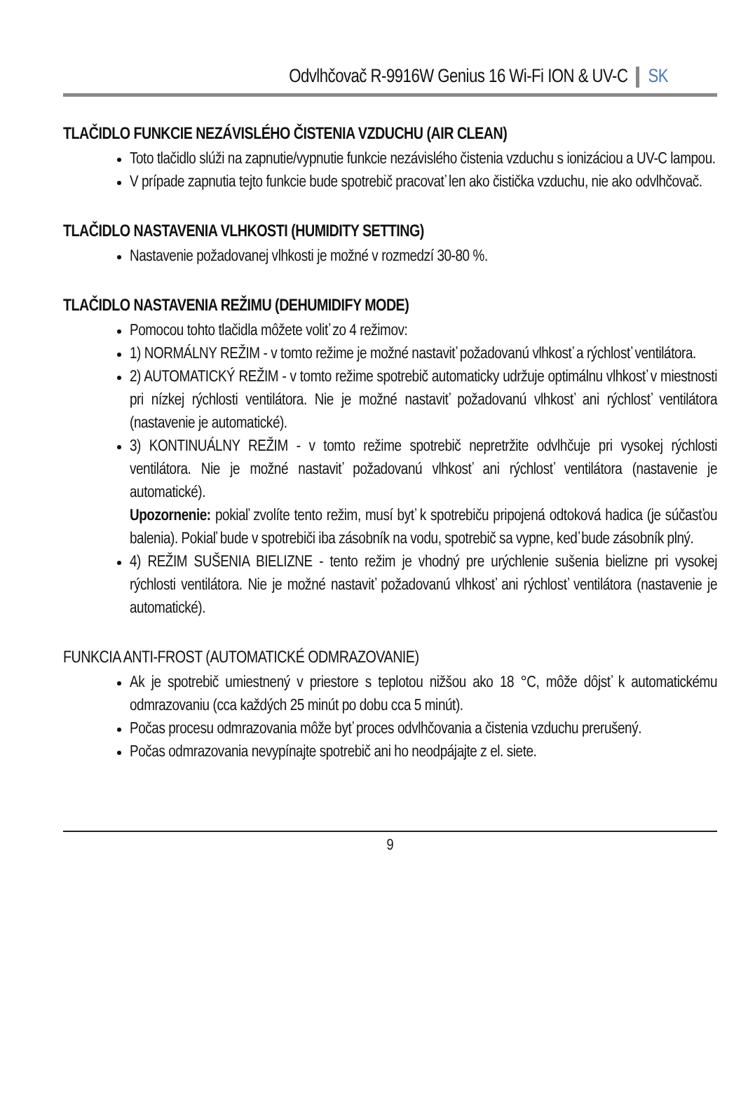Odvlhčovač R-9916W Genius 16 Wi-Fi ION & UV-C SK
TLAČIDLO FUNKCIE NEZÁVISLÉHO ČISTENIA VZDUCHU (AIR CLEAN)
Toto tlačidlo slúži na zapnutie/vypnutie funkcie nezávislého čistenia vzduchu s ionizáciou a UV-C lampou.
V prípade zapnutia tejto funkcie bude spotrebič pracovať len ako čistička vzduchu, nie ako odvlhčovač.
TLAČIDLO NASTAVENIA VLHKOSTI (HUMIDITY SETTING)
Nastavenie požadovanej vlhkosti je možné v rozmedzí 30-80 %.
TLAČIDLO NASTAVENIA REŽIMU (DEHUMIDIFY MODE)
Pomocou tohto tlačidla môžete voliť zo 4 režimov:
1) NORMÁLNY REŽIM - v tomto režime je možné nastaviť požadovanú vlhkosť a rýchlosť ventilátora.
2) AUTOMATICKÝ REŽIM - v tomto režime spotrebič automaticky udržuje optimálnu vlhkosť v miestnosti pri nízkej rýchlosti ventilátora. Nie je možné nastaviť požadovanú vlhkosť ani rýchlosť ventilátora (nastavenie je automatické).
3) KONTINUÁLNY REŽIM - v tomto režime spotrebič nepretržite odvlhčuje pri vysokej rýchlosti ventilátora. Nie je možné nastaviť požadovanú vlhkosť ani rýchlosť ventilátora (nastavenie je automatické).
Upozornenie: pokiaľ zvolíte tento režim, musí byť k spotrebiču pripojená odtoková hadica (je súčasťou balenia). Pokiaľ bude v spotrebiči iba zásobník na vodu, spotrebič sa vypne, keď bude zásobník plný.
4) REŽIM SUŠENIA BIELIZNE - tento režim je vhodný pre urýchlenie sušenia bielizne pri vysokej rýchlosti ventilátora. Nie je možné nastaviť požadovanú vlhkosť ani rýchlosť ventilátora (nastavenie je automatické).
FUNKCIA ANTI-FROST (AUTOMATICKÉ ODMRAZOVANIE)
Ak je spotrebič umiestnený v priestore s teplotou nižšou ako 18 °C, môže dôjsť k automatickému odmrazovaniu (cca každých 25 minút po dobu cca 5 minút).
Počas procesu odmrazovania môže byť proces odvlhčovania a čistenia vzduchu prerušený.
Počas odmrazovania nevypínajte spotrebič ani ho neodpájajte z el. siete.
9